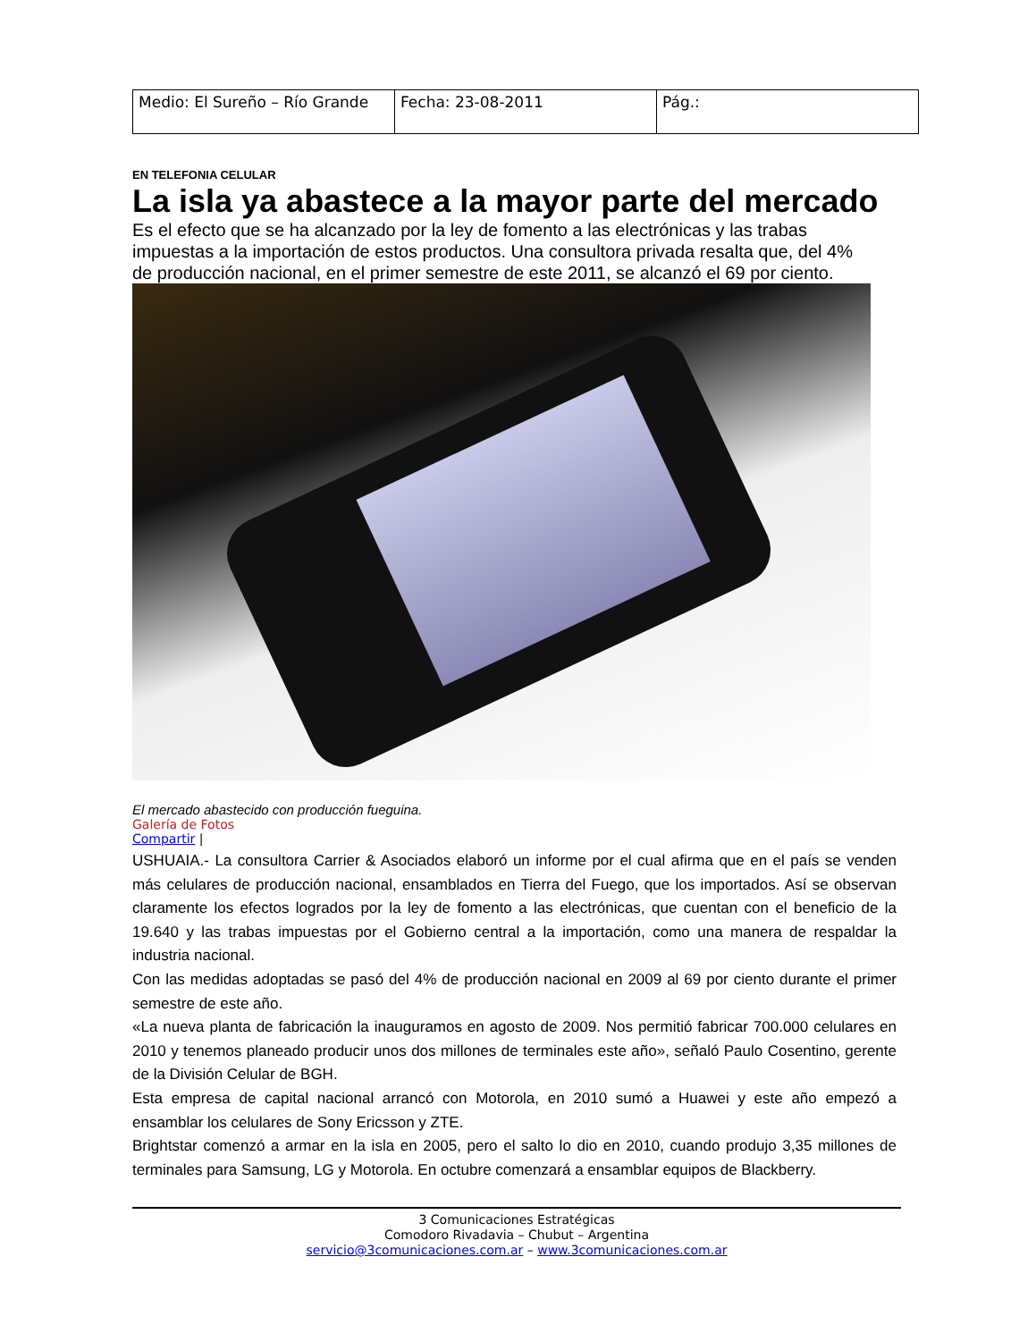| Medio: El Sureño – Río Grande | Fecha: 23-08-2011 | Pág.: |
EN TELEFONIA CELULAR
La isla ya abastece a la mayor parte del mercado
Es el efecto que se ha alcanzado por la ley de fomento a las electrónicas y las trabas impuestas a la importación de estos productos. Una consultora privada resalta que, del 4% de producción nacional, en el primer semestre de este 2011, se alcanzó el 69 por ciento.
El mercado abastecido con producción fueguina.
Galería de Fotos
Compartir |
USHUAIA.- La consultora Carrier & Asociados elaboró un informe por el cual afirma que en el país se venden más celulares de producción nacional, ensamblados en Tierra del Fuego, que los importados. Así se observan claramente los efectos logrados por la ley de fomento a las electrónicas, que cuentan con el beneficio de la 19.640 y las trabas impuestas por el Gobierno central a la importación, como una manera de respaldar la industria nacional.
Con las medidas adoptadas se pasó del 4% de producción nacional en 2009 al 69 por ciento durante el primer semestre de este año.
«La nueva planta de fabricación la inauguramos en agosto de 2009. Nos permitió fabricar 700.000 celulares en 2010 y tenemos planeado producir unos dos millones de terminales este año», señaló Paulo Cosentino, gerente de la División Celular de BGH.
Esta empresa de capital nacional arrancó con Motorola, en 2010 sumó a Huawei y este año empezó a ensamblar los celulares de Sony Ericsson y ZTE.
Brightstar comenzó a armar en la isla en 2005, pero el salto lo dio en 2010, cuando produjo 3,35 millones de terminales para Samsung, LG y Motorola. En octubre comenzará a ensamblar equipos de Blackberry.
3 Comunicaciones Estratégicas
Comodoro Rivadavia – Chubut – Argentina
servicio@3comunicaciones.com.ar – www.3comunicaciones.com.ar